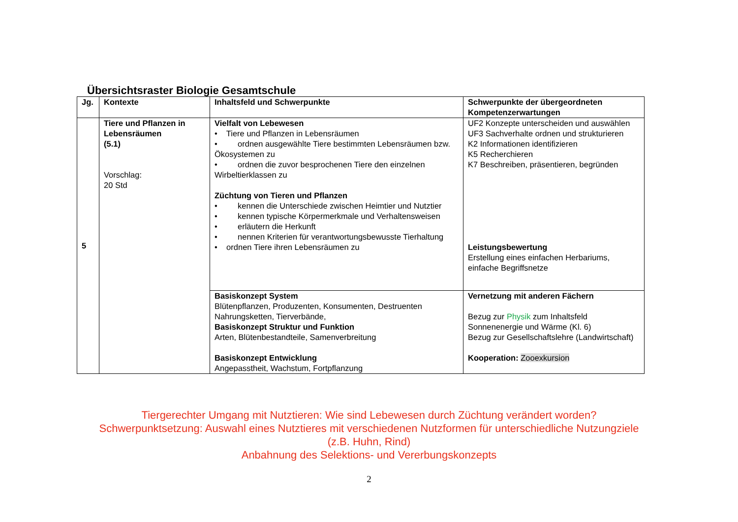Übersichtsraster Biologie Gesamtschule
| Jg. | Kontexte | Inhaltsfeld und Schwerpunkte | Schwerpunkte der übergeordneten Kompetenzerwartungen |
| --- | --- | --- | --- |
| 5 | Tiere und Pflanzen in Lebensräumen (5.1) Vorschlag: 20 Std | Vielfalt von Lebewesen • Tiere und Pflanzen in Lebensräumen • ordnen ausgewählte Tiere bestimmten Lebensräumen bzw. Ökosystemen zu • ordnen die zuvor besprochenen Tiere den einzelnen Wirbeltierklassen zu Züchtung von Tieren und Pflanzen • kennen die Unterschiede zwischen Heimtier und Nutztier • kennen typische Körpermerkmale und Verhaltensweisen • erläutern die Herkunft • nennen Kriterien für verantwortungsbewusste Tierhaltung • ordnen Tiere ihren Lebensräumen zu | UF2 Konzepte unterscheiden und auswählen UF3 Sachverhalte ordnen und strukturieren K2 Informationen identifizieren K5 Recherchieren K7 Beschreiben, präsentieren, begründen Leistungsbewertung Erstellung eines einfachen Herbariums, einfache Begriffsnetze |
| | | Basiskonzept System Blütenpflanzen, Produzenten, Konsumenten, Destruenten Nahrungsketten, Tierverbände, Basiskonzept Struktur und Funktion Arten, Blütenbestandteile, Samenverbreitung Basiskonzept Entwicklung Angepasstheit, Wachstum, Fortpflanzung | Vernetzung mit anderen Fächern Bezug zur Physik zum Inhaltsfeld Sonnenenergie und Wärme (Kl. 6) Bezug zur Gesellschaftslehre (Landwirtschaft) Kooperation: Zooexkursion |
Tiergerechter Umgang mit Nutztieren: Wie sind Lebewesen durch Züchtung verändert worden?
Schwerpunktsetzung: Auswahl eines Nutztieres mit verschiedenen Nutzformen für unterschiedliche Nutzungziele
(z.B. Huhn, Rind)
Anbahnung des Selektions- und Vererbungskonzepts
2